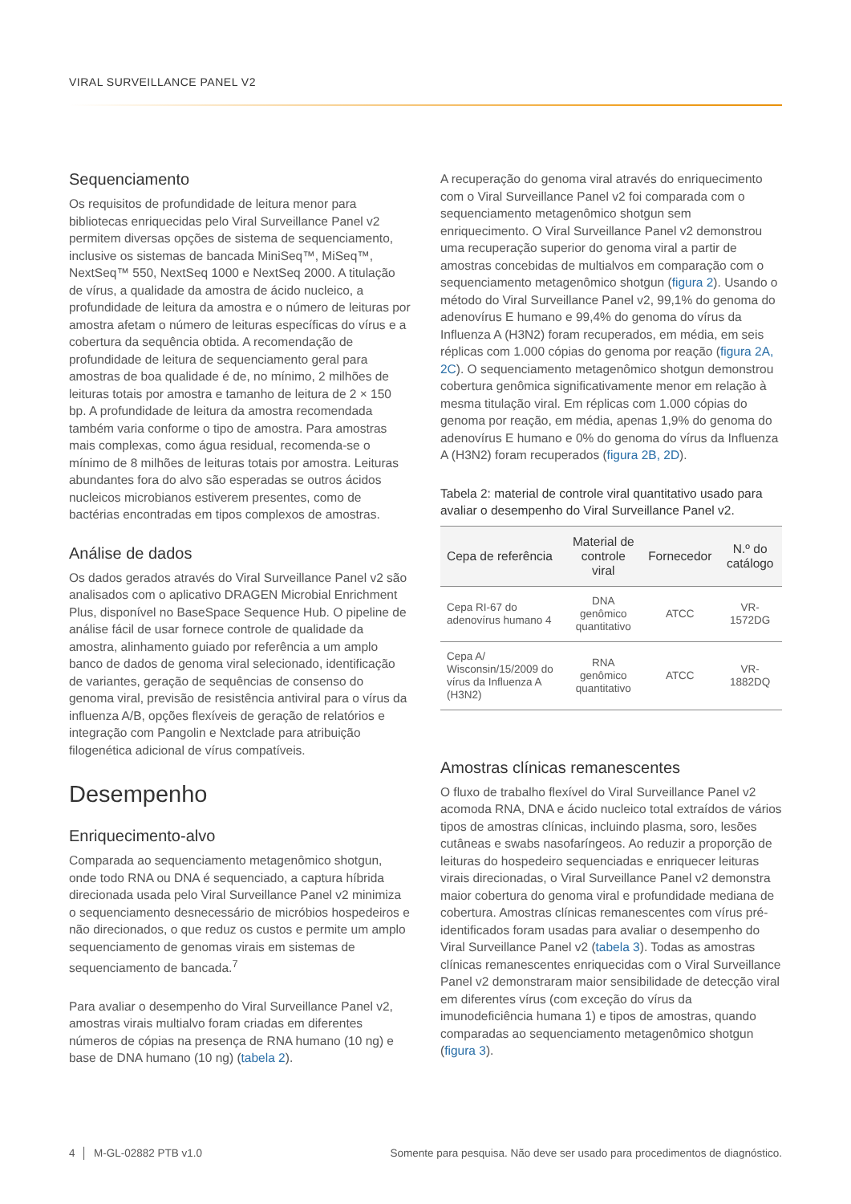VIRAL SURVEILLANCE PANEL V2
Sequenciamento
Os requisitos de profundidade de leitura menor para bibliotecas enriquecidas pelo Viral Surveillance Panel v2 permitem diversas opções de sistema de sequenciamento, inclusive os sistemas de bancada MiniSeq™, MiSeq™, NextSeq™ 550, NextSeq 1000 e NextSeq 2000. A titulação de vírus, a qualidade da amostra de ácido nucleico, a profundidade de leitura da amostra e o número de leituras por amostra afetam o número de leituras específicas do vírus e a cobertura da sequência obtida. A recomendação de profundidade de leitura de sequenciamento geral para amostras de boa qualidade é de, no mínimo, 2 milhões de leituras totais por amostra e tamanho de leitura de 2 × 150 bp. A profundidade de leitura da amostra recomendada também varia conforme o tipo de amostra. Para amostras mais complexas, como água residual, recomenda-se o mínimo de 8 milhões de leituras totais por amostra. Leituras abundantes fora do alvo são esperadas se outros ácidos nucleicos microbianos estiverem presentes, como de bactérias encontradas em tipos complexos de amostras.
Análise de dados
Os dados gerados através do Viral Surveillance Panel v2 são analisados com o aplicativo DRAGEN Microbial Enrichment Plus, disponível no BaseSpace Sequence Hub. O pipeline de análise fácil de usar fornece controle de qualidade da amostra, alinhamento guiado por referência a um amplo banco de dados de genoma viral selecionado, identificação de variantes, geração de sequências de consenso do genoma viral, previsão de resistência antiviral para o vírus da influenza A/B, opções flexíveis de geração de relatórios e integração com Pangolin e Nextclade para atribuição filogenética adicional de vírus compatíveis.
Desempenho
Enriquecimento-alvo
Comparada ao sequenciamento metagenômico shotgun, onde todo RNA ou DNA é sequenciado, a captura híbrida direcionada usada pelo Viral Surveillance Panel v2 minimiza o sequenciamento desnecessário de micróbios hospedeiros e não direcionados, o que reduz os custos e permite um amplo sequenciamento de genomas virais em sistemas de sequenciamento de bancada.<sup>7</sup>
Para avaliar o desempenho do Viral Surveillance Panel v2, amostras virais multialvo foram criadas em diferentes números de cópias na presença de RNA humano (10 ng) e base de DNA humano (10 ng) (tabela 2).
A recuperação do genoma viral através do enriquecimento com o Viral Surveillance Panel v2 foi comparada com o sequenciamento metagenômico shotgun sem enriquecimento. O Viral Surveillance Panel v2 demonstrou uma recuperação superior do genoma viral a partir de amostras concebidas de multialvos em comparação com o sequenciamento metagenômico shotgun (figura 2). Usando o método do Viral Surveillance Panel v2, 99,1% do genoma do adenovírus E humano e 99,4% do genoma do vírus da Influenza A (H3N2) foram recuperados, em média, em seis réplicas com 1.000 cópias do genoma por reação (figura 2A, 2C). O sequenciamento metagenômico shotgun demonstrou cobertura genômica significativamente menor em relação à mesma titulação viral. Em réplicas com 1.000 cópias do genoma por reação, em média, apenas 1,9% do genoma do adenovírus E humano e 0% do genoma do vírus da Influenza A (H3N2) foram recuperados (figura 2B, 2D).
Tabela 2: material de controle viral quantitativo usado para avaliar o desempenho do Viral Surveillance Panel v2.
| Cepa de referência | Material de controle viral | Fornecedor | N.º do catálogo |
| --- | --- | --- | --- |
| Cepa RI-67 do adenovírus humano 4 | DNA genômico quantitativo | ATCC | VR-1572DG |
| Cepa A/ Wisconsin/15/2009 do vírus da Influenza A (H3N2) | RNA genômico quantitativo | ATCC | VR-1882DQ |
Amostras clínicas remanescentes
O fluxo de trabalho flexível do Viral Surveillance Panel v2 acomoda RNA, DNA e ácido nucleico total extraídos de vários tipos de amostras clínicas, incluindo plasma, soro, lesões cutâneas e swabs nasofaríngeos. Ao reduzir a proporção de leituras do hospedeiro sequenciadas e enriquecer leituras virais direcionadas, o Viral Surveillance Panel v2 demonstra maior cobertura do genoma viral e profundidade mediana de cobertura. Amostras clínicas remanescentes com vírus pré-identificados foram usadas para avaliar o desempenho do Viral Surveillance Panel v2 (tabela 3). Todas as amostras clínicas remanescentes enriquecidas com o Viral Surveillance Panel v2 demonstraram maior sensibilidade de detecção viral em diferentes vírus (com exceção do vírus da imunodeficiência humana 1) e tipos de amostras, quando comparadas ao sequenciamento metagenômico shotgun (figura 3).
4 │ M-GL-02882 PTB v1.0 Somente para pesquisa. Não deve ser usado para procedimentos de diagnóstico.